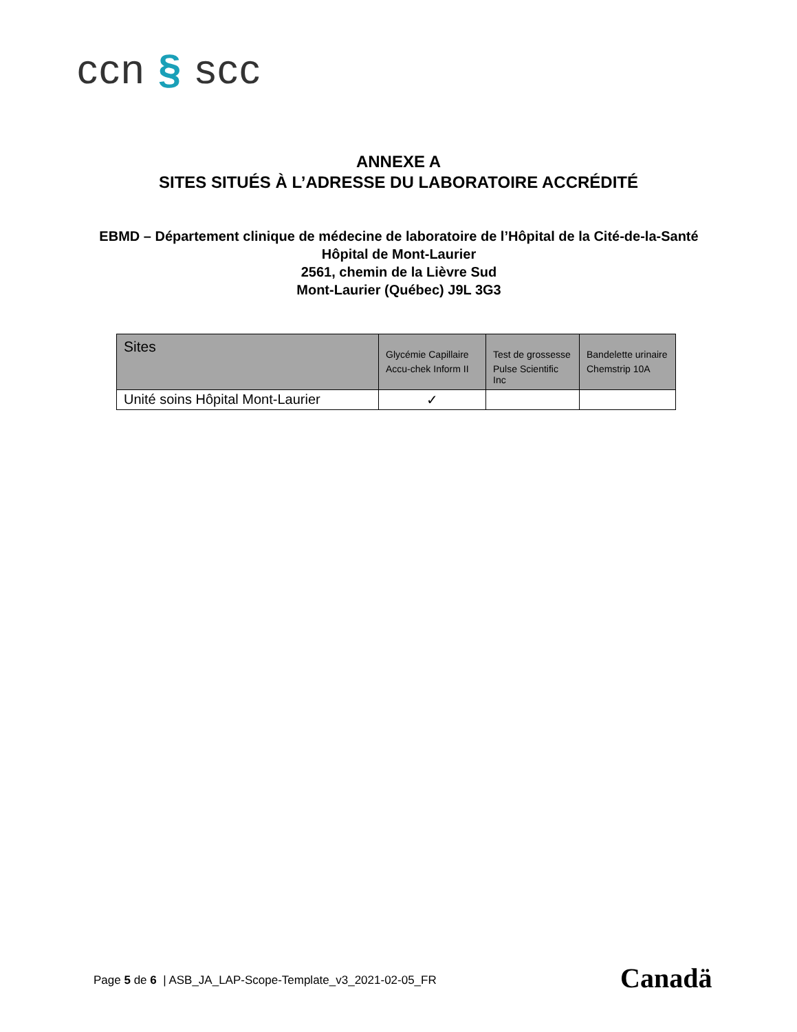ccn § scc
ANNEXE A
SITES SITUÉS À L’ADRESSE DU LABORATOIRE ACCRÉDITÉ
EBMD – Département clinique de médecine de laboratoire de l’Hôpital de la Cité-de-la-Santé
Hôpital de Mont-Laurier
2561, chemin de la Lièvre Sud
Mont-Laurier (Québec) J9L 3G3
| Sites | Glycémie Capillaire Accu-chek Inform II | Test de grossesse Pulse Scientific Inc | Bandelette urinaire Chemstrip 10A |
| --- | --- | --- | --- |
| Unité soins Hôpital Mont-Laurier | ✓ | | |
Page 5 de 6 | ASB_JA_LAP-Scope-Template_v3_2021-02-05_FR
Canadä